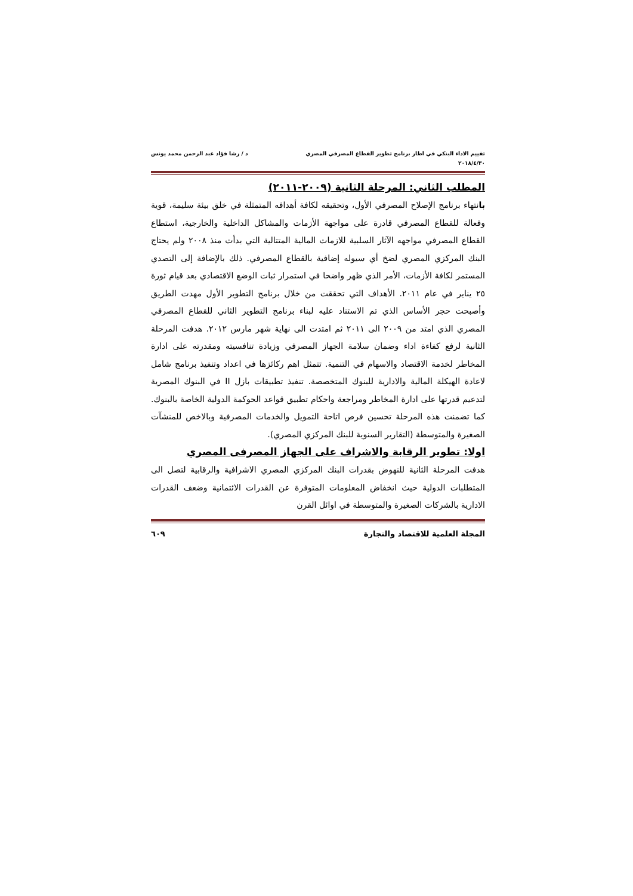تقييم الاداء البنكي في اطار برنامج تطوير القطاع المصرفي المصري د / رشا فؤاد عبد الرحمن محمد يونس
٢٠١٨/٤/٣٠
المطلب الثاني: المرحلة الثانية (٢٠٠٩-٢٠١١)
بانتهاء برنامج الإصلاح المصرفي الأول، وتحقيقه لكافة أهدافه المتمثلة في خلق بيئة سليمة، قوية وفعالة للقطاع المصرفي قادرة على مواجهة الأزمات والمشاكل الداخلية والخارجية، استطاع القطاع المصرفي مواجهه الآثار السلبية للازمات المالية المتتالية التي بدأت منذ ٢٠٠٨ ولم يحتاج البنك المركزي المصري لضخ أي سيوله إضافية بالقطاع المصرفي. ذلك بالإضافة إلى التصدي المستمر لكافة الأزمات، الأمر الذي ظهر واضحا في استمرار ثبات الوضع الاقتصادي بعد قيام ثورة ٢٥ يناير في عام ٢٠١١. الأهداف التي تحققت من خلال برنامج التطوير الأول مهدت الطريق وأصبحت حجر الأساس الذي تم الاستناد عليه لبناء برنامج التطوير الثاني للقطاع المصرفي المصري الذي امتد من ٢٠٠٩ الى ٢٠١١ ثم امتدت الى نهاية شهر مارس ٢٠١٢. هدفت المرحلة الثانية لرفع كفاءة اداء وضمان سلامة الجهاز المصرفي وزيادة تنافسيته ومقدرته على ادارة المخاطر لخدمة الاقتصاد والاسهام في التنمية. تتمثل اهم ركائزها في اعداد وتنفيذ برنامج شامل لاعادة الهيكلة المالية والادارية للبنوك المتخصصة. تنفيذ تطبيقات بازل II في البنوك المصرية لتدعيم قدرتها على ادارة المخاطر ومراجعة واحكام تطبيق قواعد الحوكمة الدولية الخاصة بالبنوك. كما تضمنت هذه المرحلة تحسين فرص اتاحة التمويل والخدمات المصرفية وبالاخص للمنشآت الصغيرة والمتوسطة (التقارير السنوية للبنك المركزي المصري).
اولا: تطوير الرقابة والاشراف على الجهاز المصرفى المصري
هدفت المرحلة الثانية للنهوض بقدرات البنك المركزي المصري الاشرافية والرقابية لتصل الى المتطلبات الدولية حيث انخفاض المعلومات المتوفرة عن القدرات الائتمانية وضعف القدرات الادارية بالشركات الصغيرة والمتوسطة في اوائل القرن
المجلة العلمية للاقتصاد والتجارة ٦٠٩